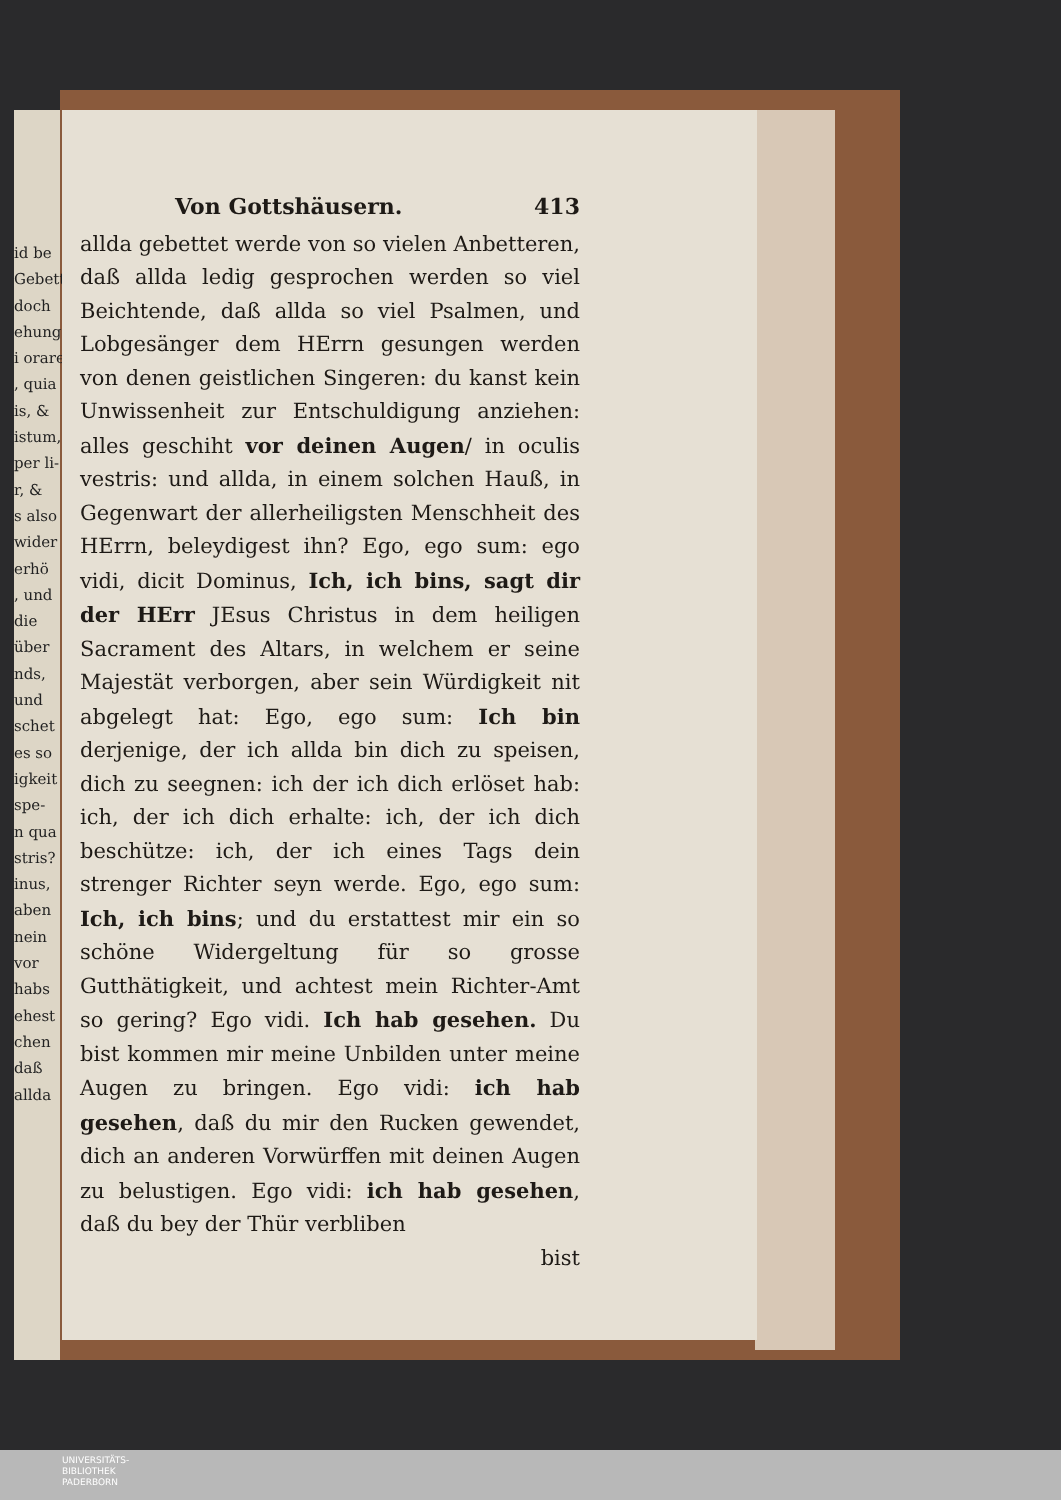id be
Gebett
doch
ehung
i orare
, quia
is, &
istum,
per li-
r, &
s also
wider
erhö
, und
die
über
nds,
und
schet
es so
igkeit
spe-
n qua
stris?
inus,
aben
nein
vor
habs
ehest
chen
daß
allda
Von Gottshäusern. 413
allda gebettet werde von so vielen Anbetteren, daß allda ledig gesprochen werden so viel Beichtende, daß allda so viel Psalmen, und Lobgesänger dem HErrn gesungen werden von denen geistlichen Singeren: du kanst kein Unwissenheit zur Entschuldigung anziehen: alles geschiht vor deinen Augen/ in oculis vestris: und allda, in einem solchen Hauß, in Gegenwart der allerheiligsten Menschheit des HErrn, beleydigest ihn? Ego, ego sum: ego vidi, dicit Dominus, Ich, ich bins, sagt dir der HErr JEsus Christus in dem heiligen Sacrament des Altars, in welchem er seine Majestät verborgen, aber sein Würdigkeit nit abgelegt hat: Ego, ego sum: Ich bin derjenige, der ich allda bin dich zu speisen, dich zu seegnen: ich der ich dich erlöset hab: ich, der ich dich erhalte: ich, der ich dich beschütze: ich, der ich eines Tags dein strenger Richter seyn werde. Ego, ego sum: Ich, ich bins; und du erstattest mir ein so schöne Widergeltung für so grosse Gutthätigkeit, und achtest mein Richter-Amt so gering? Ego vidi. Ich hab gesehen. Du bist kommen mir meine Unbilden unter meine Augen zu bringen. Ego vidi: ich hab gesehen, daß du mir den Rucken gewendet, dich an anderen Vorwürffen mit deinen Augen zu belustigen. Ego vidi: ich hab gesehen, daß du bey der Thür verbliben
bist
UNIVERSITÄTS-
BIBLIOTHEK
PADERBORN